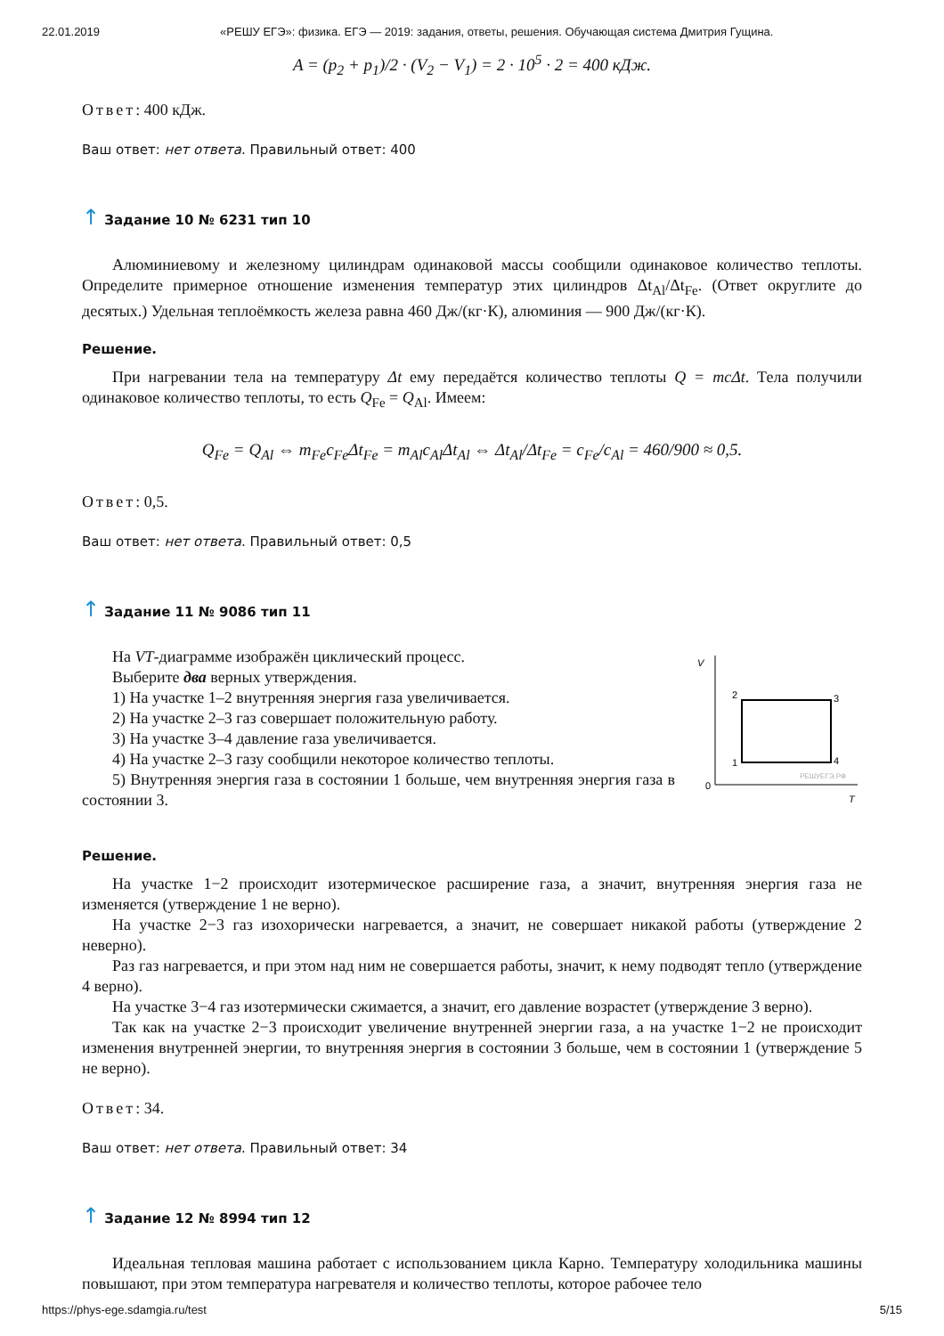22.01.2019 «РЕШУ ЕГЭ»: физика. ЕГЭ — 2019: задания, ответы, решения. Обучающая система Дмитрия Гущина.
A = (p<sub>2</sub> + p<sub>1</sub>)/2 · (V<sub>2</sub> − V<sub>1</sub>) = 2 · 10<sup>5</sup> · 2 = 400 кДж.
Ответ: 400 кДж.
Ваш ответ: нет ответа. Правильный ответ: 400
↑ Задание 10 № 6231 тип 10
Алюминиевому и железному цилиндрам одинаковой массы сообщили одинаковое количество теплоты. Определите примерное отношение изменения температур этих цилиндров Δt<sub>Al</sub>/Δt<sub>Fe</sub>. (Ответ округлите до десятых.) Удельная теплоёмкость железа равна 460 Дж/(кг·К), алюминия — 900 Дж/(кг·К).
Решение.
При нагревании тела на температуру Δt ему передаётся количество теплоты Q = mcΔt. Тела получили одинаковое количество теплоты, то есть Q<sub>Fe</sub> = Q<sub>Al</sub>. Имеем:
Q<sub>Fe</sub> = Q<sub>Al</sub> ⇔ m<sub>Fe</sub>c<sub>Fe</sub>Δt<sub>Fe</sub> = m<sub>Al</sub>c<sub>Al</sub>Δt<sub>Al</sub> ⇔ Δt<sub>Al</sub>/Δt<sub>Fe</sub> = c<sub>Fe</sub>/c<sub>Al</sub> = 460/900 ≈ 0,5.
Ответ: 0,5.
Ваш ответ: нет ответа. Правильный ответ: 0,5
↑ Задание 11 № 9086 тип 11
V
T
0
2
3
1
4
РЕШУЕГЭ.РФ
На VT-диаграмме изображён циклический процесс.
Выберите два верных утверждения.
1) На участке 1–2 внутренняя энергия газа увеличивается.
2) На участке 2–3 газ совершает положительную работу.
3) На участке 3–4 давление газа увеличивается.
4) На участке 2–3 газу сообщили некоторое количество теплоты.
5) Внутренняя энергия газа в состоянии 1 больше, чем внутренняя энергия газа в состоянии 3.
Решение.
На участке 1−2 происходит изотермическое расширение газа, а значит, внутренняя энергия газа не изменяется (утверждение 1 не верно).
На участке 2−3 газ изохорически нагревается, а значит, не совершает никакой работы (утверждение 2 неверно).
Раз газ нагревается, и при этом над ним не совершается работы, значит, к нему подводят тепло (утверждение 4 верно).
На участке 3−4 газ изотермически сжимается, а значит, его давление возрастет (утверждение 3 верно).
Так как на участке 2−3 происходит увеличение внутренней энергии газа, а на участке 1−2 не происходит изменения внутренней энергии, то внутренняя энергия в состоянии 3 больше, чем в состоянии 1 (утверждение 5 не верно).
Ответ: 34.
Ваш ответ: нет ответа. Правильный ответ: 34
↑ Задание 12 № 8994 тип 12
Идеальная тепловая машина работает с использованием цикла Карно. Температуру холодильника машины повышают, при этом температура нагревателя и количество теплоты, которое рабочее тело
https://phys-ege.sdamgia.ru/test 5/15